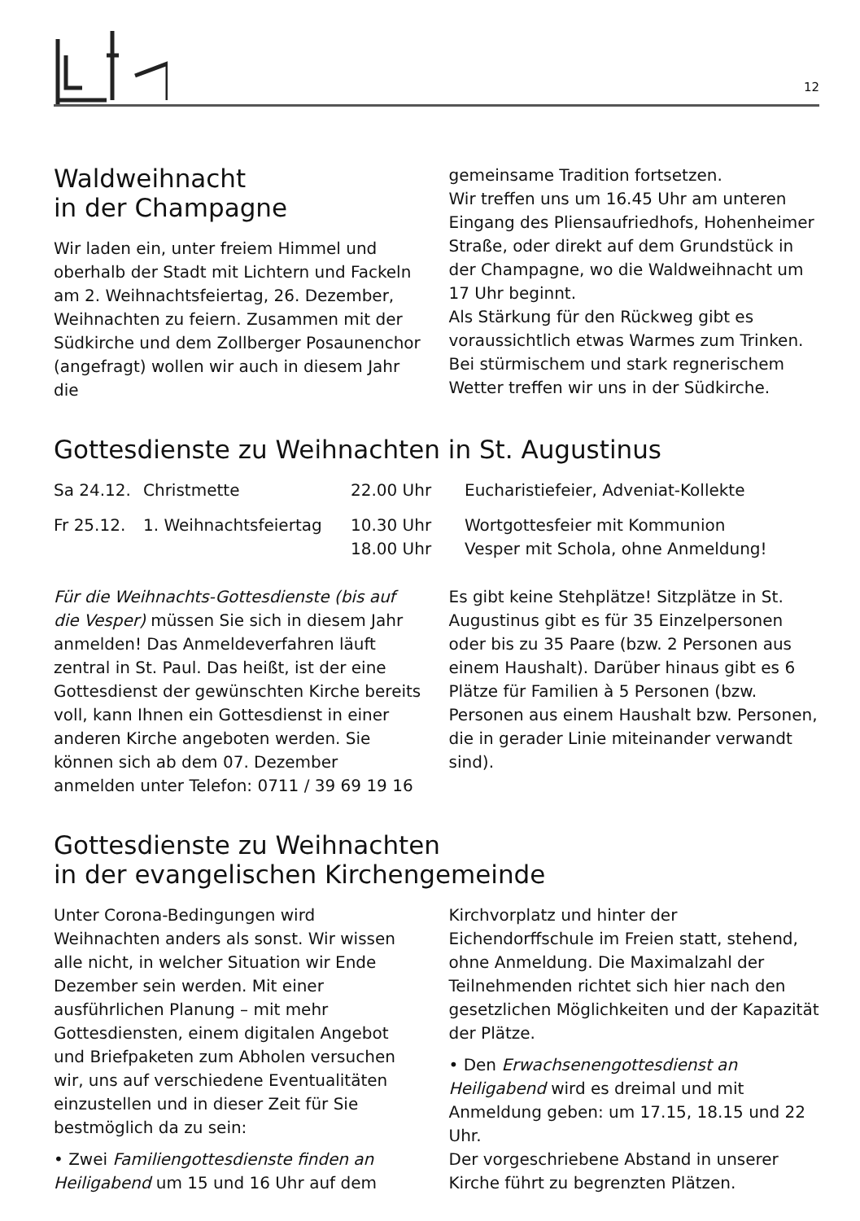12
Waldweihnacht
in der Champagne
Wir laden ein, unter freiem Himmel und oberhalb der Stadt mit Lichtern und Fackeln am 2. Weihnachtsfeiertag, 26. Dezember, Weihnachten zu feiern. Zusammen mit der Südkirche und dem Zollberger Posaunenchor (angefragt) wollen wir auch in diesem Jahr die
gemeinsame Tradition fortsetzen.
Wir treffen uns um 16.45 Uhr am unteren Eingang des Pliensaufriedhofs, Hohenheimer Straße, oder direkt auf dem Grundstück in der Champagne, wo die Waldweihnacht um 17 Uhr beginnt.
Als Stärkung für den Rückweg gibt es voraussichtlich etwas Warmes zum Trinken. Bei stürmischem und stark regnerischem Wetter treffen wir uns in der Südkirche.
Gottesdienste zu Weihnachten in St. Augustinus
| Sa 24.12. | Christmette | 22.00 Uhr | Eucharistiefeier, Adveniat-Kollekte |
| Fr 25.12. | 1. Weihnachtsfeiertag | 10.30 Uhr 18.00 Uhr | Wortgottesfeier mit Kommunion Vesper mit Schola, ohne Anmeldung! |
Für die Weihnachts-Gottesdienste (bis auf die Vesper) müssen Sie sich in diesem Jahr anmelden! Das Anmeldeverfahren läuft zentral in St. Paul. Das heißt, ist der eine Gottesdienst der gewünschten Kirche bereits voll, kann Ihnen ein Gottesdienst in einer anderen Kirche angeboten werden. Sie können sich ab dem 07. Dezember anmelden unter Telefon: 0711 / 39 69 19 16
Es gibt keine Stehplätze! Sitzplätze in St. Augustinus gibt es für 35 Einzelpersonen oder bis zu 35 Paare (bzw. 2 Personen aus einem Haushalt). Darüber hinaus gibt es 6 Plätze für Familien à 5 Personen (bzw. Personen aus einem Haushalt bzw. Personen, die in gerader Linie miteinander verwandt sind).
Gottesdienste zu Weihnachten
in der evangelischen Kirchengemeinde
Unter Corona-Bedingungen wird Weihnachten anders als sonst. Wir wissen alle nicht, in welcher Situation wir Ende Dezember sein werden. Mit einer ausführlichen Planung – mit mehr Gottesdiensten, einem digitalen Angebot und Briefpaketen zum Abholen versuchen wir, uns auf verschiedene Eventualitäten einzustellen und in dieser Zeit für Sie bestmöglich da zu sein:
• Zwei Familiengottesdienste finden an Heiligabend um 15 und 16 Uhr auf dem
Kirchvorplatz und hinter der Eichendorffschule im Freien statt, stehend, ohne Anmeldung. Die Maximalzahl der Teilnehmenden richtet sich hier nach den gesetzlichen Möglichkeiten und der Kapazität der Plätze.
• Den Erwachsenengottesdienst an Heiligabend wird es dreimal und mit Anmeldung geben: um 17.15, 18.15 und 22 Uhr.
Der vorgeschriebene Abstand in unserer Kirche führt zu begrenzten Plätzen.